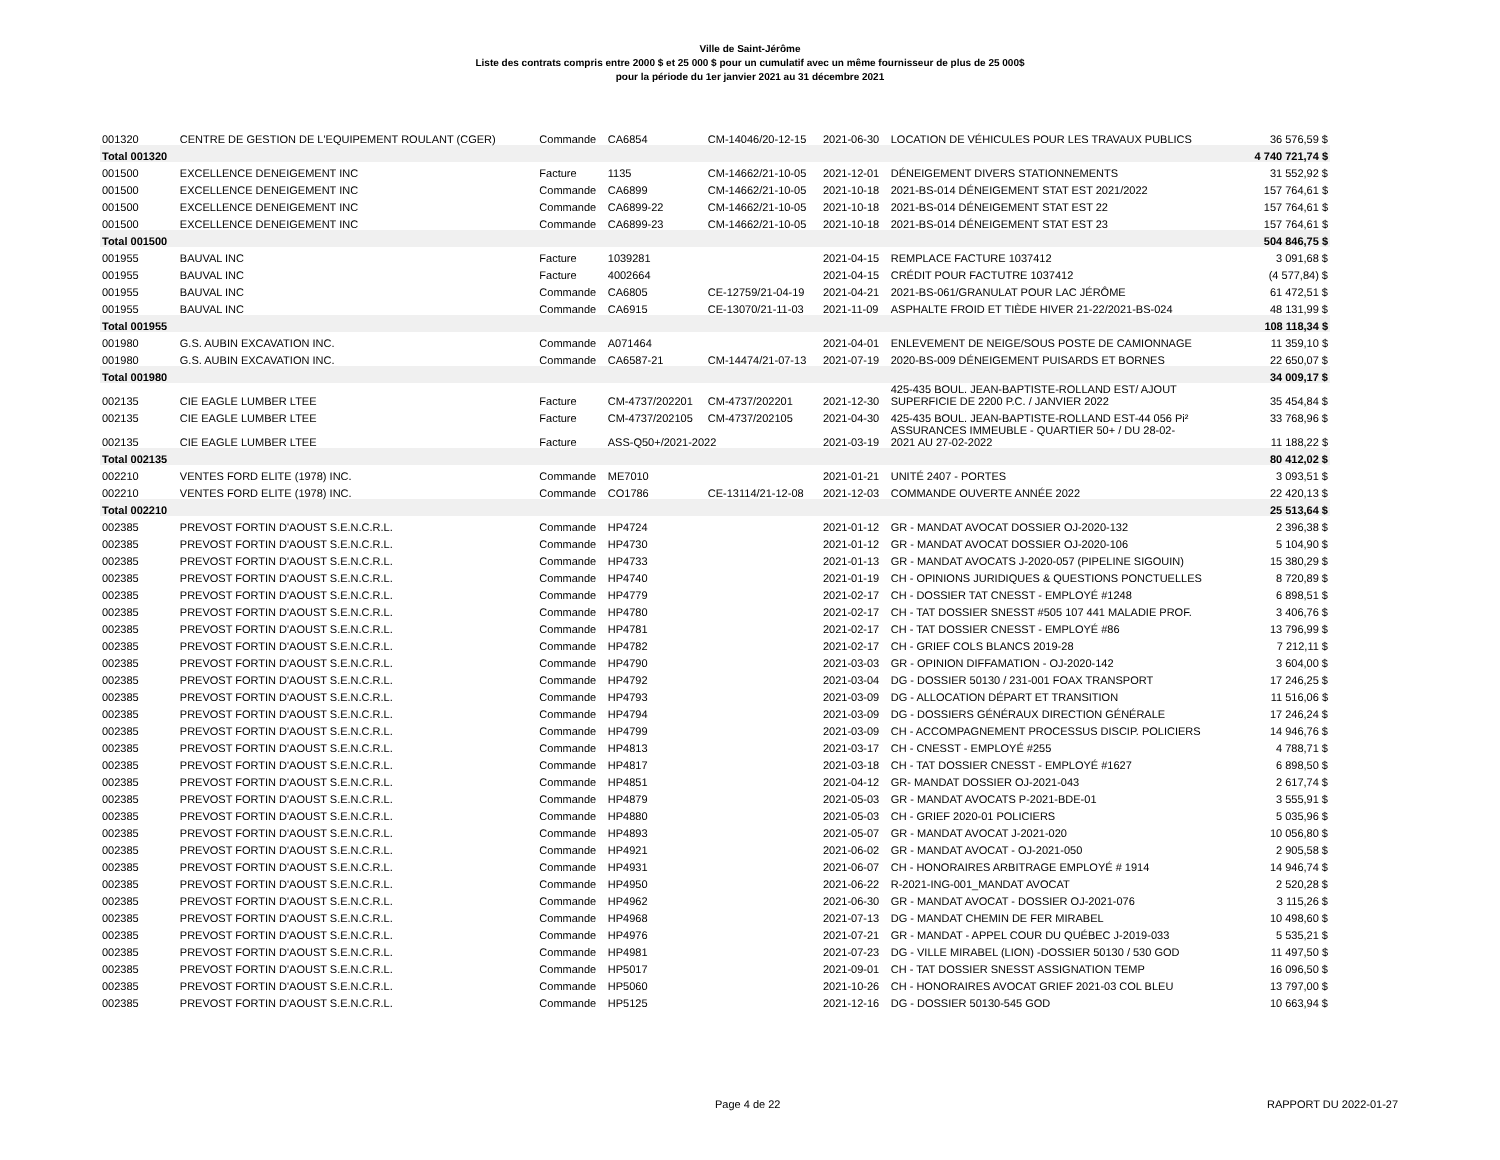Ville de Saint-Jérôme
Liste des contrats compris entre 2000 $ et 25 000 $ pour un cumulatif avec un même fournisseur de plus de 25 000$
pour la période du 1er janvier 2021 au 31 décembre 2021
| 001320 | CENTRE DE GESTION DE L'EQUIPEMENT ROULANT (CGER) | Commande | CA6854 | CM-14046/20-12-15 | 2021-06-30 | LOCATION DE VÉHICULES POUR LES TRAVAUX PUBLICS | 36 576,59 $ |
| Total 001320 | | | | | | | 4 740 721,74 $ |
| 001500 | EXCELLENCE DENEIGEMENT INC | Facture | 1135 | CM-14662/21-10-05 | 2021-12-01 | DÉNEIGEMENT DIVERS STATIONNEMENTS | 31 552,92 $ |
| 001500 | EXCELLENCE DENEIGEMENT INC | Commande | CA6899 | CM-14662/21-10-05 | 2021-10-18 | 2021-BS-014 DÉNEIGEMENT STAT EST 2021/2022 | 157 764,61 $ |
| 001500 | EXCELLENCE DENEIGEMENT INC | Commande | CA6899-22 | CM-14662/21-10-05 | 2021-10-18 | 2021-BS-014 DÉNEIGEMENT STAT EST 22 | 157 764,61 $ |
| 001500 | EXCELLENCE DENEIGEMENT INC | Commande | CA6899-23 | CM-14662/21-10-05 | 2021-10-18 | 2021-BS-014 DÉNEIGEMENT STAT EST 23 | 157 764,61 $ |
| Total 001500 | | | | | | | 504 846,75 $ |
| 001955 | BAUVAL INC | Facture | 1039281 | | 2021-04-15 | REMPLACE FACTURE 1037412 | 3 091,68 $ |
| 001955 | BAUVAL INC | Facture | 4002664 | | 2021-04-15 | CRÉDIT POUR FACTUTRE 1037412 | (4 577,84) $ |
| 001955 | BAUVAL INC | Commande | CA6805 | CE-12759/21-04-19 | 2021-04-21 | 2021-BS-061/GRANULAT POUR LAC JÉRÔME | 61 472,51 $ |
| 001955 | BAUVAL INC | Commande | CA6915 | CE-13070/21-11-03 | 2021-11-09 | ASPHALTE FROID ET TIÈDE HIVER 21-22/2021-BS-024 | 48 131,99 $ |
| Total 001955 | | | | | | | 108 118,34 $ |
| 001980 | G.S. AUBIN EXCAVATION INC. | Commande | A071464 | | 2021-04-01 | ENLEVEMENT DE NEIGE/SOUS POSTE DE CAMIONNAGE | 11 359,10 $ |
| 001980 | G.S. AUBIN EXCAVATION INC. | Commande | CA6587-21 | CM-14474/21-07-13 | 2021-07-19 | 2020-BS-009 DÉNEIGEMENT PUISARDS ET BORNES | 22 650,07 $ |
| Total 001980 | | | | | | | 34 009,17 $ |
| 002135 | CIE EAGLE LUMBER LTEE | Facture | CM-4737/202201 | CM-4737/202201 | 2021-12-30 | 425-435 BOUL. JEAN-BAPTISTE-ROLLAND EST/ AJOUT SUPERFICIE DE 2200 P.C. / JANVIER 2022 | 35 454,84 $ |
| 002135 | CIE EAGLE LUMBER LTEE | Facture | CM-4737/202105 | CM-4737/202105 | 2021-04-30 | 425-435 BOUL. JEAN-BAPTISTE-ROLLAND EST-44 056 Pi² | 33 768,96 $ |
| 002135 | CIE EAGLE LUMBER LTEE | Facture | ASS-Q50+/2021-2022 | | 2021-03-19 | ASSURANCES IMMEUBLE - QUARTIER 50+ / DU 28-02- 2021 AU 27-02-2022 | 11 188,22 $ |
| Total 002135 | | | | | | | 80 412,02 $ |
| 002210 | VENTES FORD ELITE (1978) INC. | Commande | ME7010 | | 2021-01-21 | UNITÉ 2407 - PORTES | 3 093,51 $ |
| 002210 | VENTES FORD ELITE (1978) INC. | Commande | CO1786 | CE-13114/21-12-08 | 2021-12-03 | COMMANDE OUVERTE ANNÉE 2022 | 22 420,13 $ |
| Total 002210 | | | | | | | 25 513,64 $ |
| 002385 | PREVOST FORTIN D'AOUST S.E.N.C.R.L. | Commande | HP4724 | | 2021-01-12 | GR - MANDAT AVOCAT DOSSIER OJ-2020-132 | 2 396,38 $ |
| 002385 | PREVOST FORTIN D'AOUST S.E.N.C.R.L. | Commande | HP4730 | | 2021-01-12 | GR - MANDAT AVOCAT DOSSIER OJ-2020-106 | 5 104,90 $ |
| 002385 | PREVOST FORTIN D'AOUST S.E.N.C.R.L. | Commande | HP4733 | | 2021-01-13 | GR - MANDAT AVOCATS J-2020-057 (PIPELINE SIGOUIN) | 15 380,29 $ |
| 002385 | PREVOST FORTIN D'AOUST S.E.N.C.R.L. | Commande | HP4740 | | 2021-01-19 | CH - OPINIONS JURIDIQUES & QUESTIONS PONCTUELLES | 8 720,89 $ |
| 002385 | PREVOST FORTIN D'AOUST S.E.N.C.R.L. | Commande | HP4779 | | 2021-02-17 | CH - DOSSIER TAT CNESST - EMPLOYÉ #1248 | 6 898,51 $ |
| 002385 | PREVOST FORTIN D'AOUST S.E.N.C.R.L. | Commande | HP4780 | | 2021-02-17 | CH - TAT DOSSIER SNESST #505 107 441 MALADIE PROF. | 3 406,76 $ |
| 002385 | PREVOST FORTIN D'AOUST S.E.N.C.R.L. | Commande | HP4781 | | 2021-02-17 | CH - TAT DOSSIER CNESST - EMPLOYÉ #86 | 13 796,99 $ |
| 002385 | PREVOST FORTIN D'AOUST S.E.N.C.R.L. | Commande | HP4782 | | 2021-02-17 | CH - GRIEF COLS BLANCS 2019-28 | 7 212,11 $ |
| 002385 | PREVOST FORTIN D'AOUST S.E.N.C.R.L. | Commande | HP4790 | | 2021-03-03 | GR - OPINION DIFFAMATION - OJ-2020-142 | 3 604,00 $ |
| 002385 | PREVOST FORTIN D'AOUST S.E.N.C.R.L. | Commande | HP4792 | | 2021-03-04 | DG - DOSSIER 50130 / 231-001 FOAX TRANSPORT | 17 246,25 $ |
| 002385 | PREVOST FORTIN D'AOUST S.E.N.C.R.L. | Commande | HP4793 | | 2021-03-09 | DG - ALLOCATION DÉPART ET TRANSITION | 11 516,06 $ |
| 002385 | PREVOST FORTIN D'AOUST S.E.N.C.R.L. | Commande | HP4794 | | 2021-03-09 | DG - DOSSIERS GÉNÉRAUX DIRECTION GÉNÉRALE | 17 246,24 $ |
| 002385 | PREVOST FORTIN D'AOUST S.E.N.C.R.L. | Commande | HP4799 | | 2021-03-09 | CH - ACCOMPAGNEMENT PROCESSUS DISCIP. POLICIERS | 14 946,76 $ |
| 002385 | PREVOST FORTIN D'AOUST S.E.N.C.R.L. | Commande | HP4813 | | 2021-03-17 | CH - CNESST - EMPLOYÉ #255 | 4 788,71 $ |
| 002385 | PREVOST FORTIN D'AOUST S.E.N.C.R.L. | Commande | HP4817 | | 2021-03-18 | CH - TAT DOSSIER CNESST - EMPLOYÉ #1627 | 6 898,50 $ |
| 002385 | PREVOST FORTIN D'AOUST S.E.N.C.R.L. | Commande | HP4851 | | 2021-04-12 | GR- MANDAT DOSSIER OJ-2021-043 | 2 617,74 $ |
| 002385 | PREVOST FORTIN D'AOUST S.E.N.C.R.L. | Commande | HP4879 | | 2021-05-03 | GR - MANDAT AVOCATS P-2021-BDE-01 | 3 555,91 $ |
| 002385 | PREVOST FORTIN D'AOUST S.E.N.C.R.L. | Commande | HP4880 | | 2021-05-03 | CH - GRIEF 2020-01 POLICIERS | 5 035,96 $ |
| 002385 | PREVOST FORTIN D'AOUST S.E.N.C.R.L. | Commande | HP4893 | | 2021-05-07 | GR - MANDAT AVOCAT J-2021-020 | 10 056,80 $ |
| 002385 | PREVOST FORTIN D'AOUST S.E.N.C.R.L. | Commande | HP4921 | | 2021-06-02 | GR - MANDAT AVOCAT - OJ-2021-050 | 2 905,58 $ |
| 002385 | PREVOST FORTIN D'AOUST S.E.N.C.R.L. | Commande | HP4931 | | 2021-06-07 | CH - HONORAIRES ARBITRAGE EMPLOYÉ # 1914 | 14 946,74 $ |
| 002385 | PREVOST FORTIN D'AOUST S.E.N.C.R.L. | Commande | HP4950 | | 2021-06-22 | R-2021-ING-001_MANDAT AVOCAT | 2 520,28 $ |
| 002385 | PREVOST FORTIN D'AOUST S.E.N.C.R.L. | Commande | HP4962 | | 2021-06-30 | GR - MANDAT AVOCAT - DOSSIER OJ-2021-076 | 3 115,26 $ |
| 002385 | PREVOST FORTIN D'AOUST S.E.N.C.R.L. | Commande | HP4968 | | 2021-07-13 | DG - MANDAT CHEMIN DE FER MIRABEL | 10 498,60 $ |
| 002385 | PREVOST FORTIN D'AOUST S.E.N.C.R.L. | Commande | HP4976 | | 2021-07-21 | GR - MANDAT - APPEL COUR DU QUÉBEC J-2019-033 | 5 535,21 $ |
| 002385 | PREVOST FORTIN D'AOUST S.E.N.C.R.L. | Commande | HP4981 | | 2021-07-23 | DG - VILLE MIRABEL (LION) -DOSSIER 50130 / 530 GOD | 11 497,50 $ |
| 002385 | PREVOST FORTIN D'AOUST S.E.N.C.R.L. | Commande | HP5017 | | 2021-09-01 | CH - TAT DOSSIER SNESST ASSIGNATION TEMP | 16 096,50 $ |
| 002385 | PREVOST FORTIN D'AOUST S.E.N.C.R.L. | Commande | HP5060 | | 2021-10-26 | CH - HONORAIRES AVOCAT GRIEF 2021-03 COL BLEU | 13 797,00 $ |
| 002385 | PREVOST FORTIN D'AOUST S.E.N.C.R.L. | Commande | HP5125 | | 2021-12-16 | DG - DOSSIER 50130-545 GOD | 10 663,94 $ |
Page 4 de 22 RAPPORT DU 2022-01-27